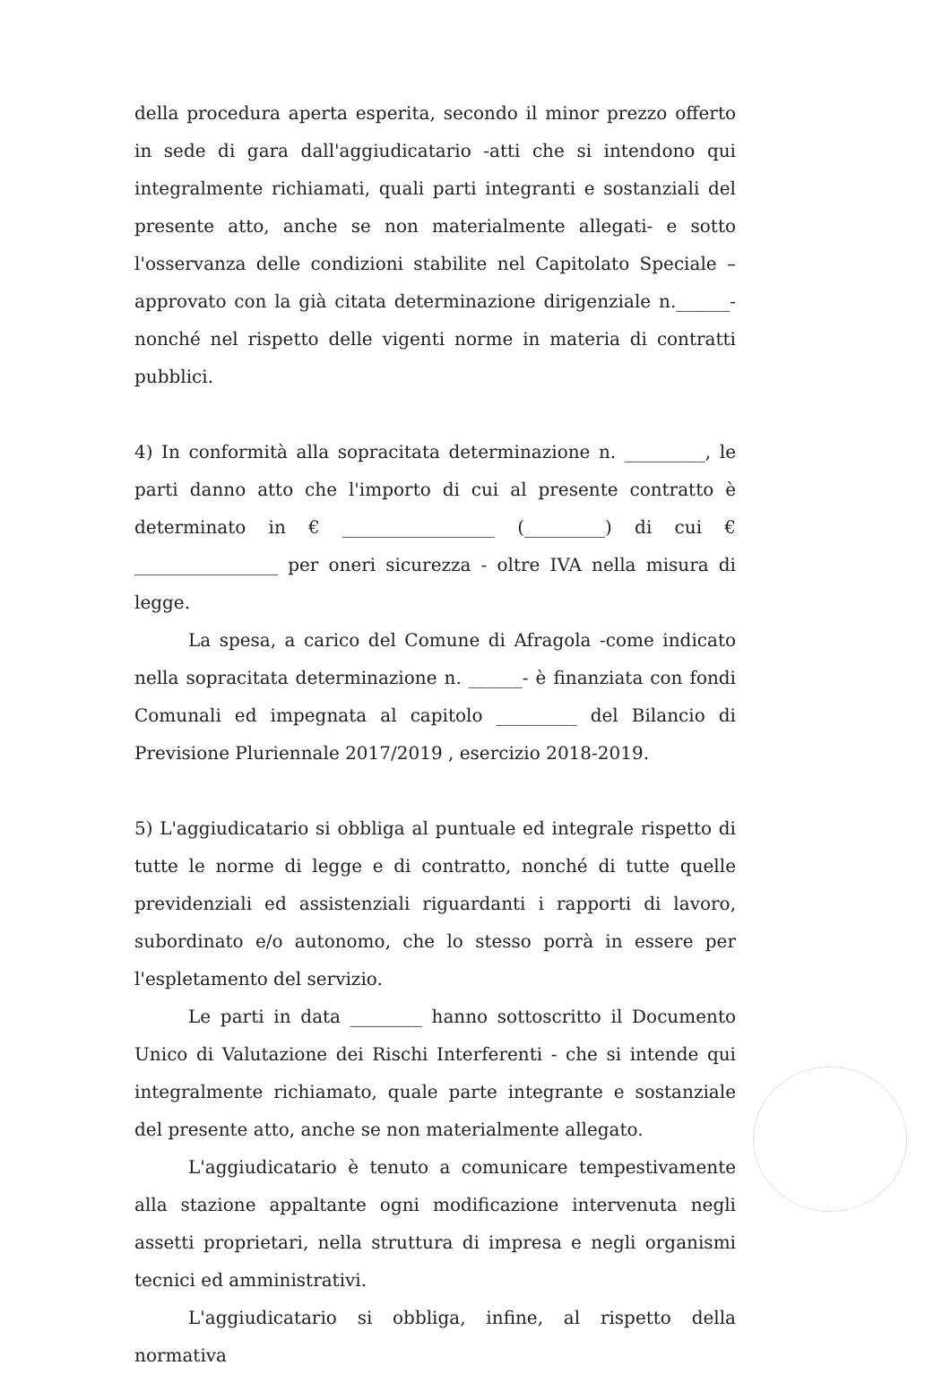della procedura aperta esperita, secondo il minor prezzo offerto in sede di gara dall'aggiudicatario -atti che si intendono qui integralmente richiamati, quali parti integranti e sostanziali del presente atto, anche se non materialmente allegati- e sotto l'osservanza delle condizioni stabilite nel Capitolato Speciale – approvato con la già citata determinazione dirigenziale n.______- nonché nel rispetto delle vigenti norme in materia di contratti pubblici.
4) In conformità alla sopracitata determinazione n. _________, le parti danno atto che l'importo di cui al presente contratto è determinato in € _________________ (_________) di cui € ________________ per oneri sicurezza - oltre IVA nella misura di legge.
La spesa, a carico del Comune di Afragola -come indicato nella sopracitata determinazione n. ______- è finanziata con fondi Comunali ed impegnata al capitolo _________ del Bilancio di Previsione Pluriennale 2017/2019 , esercizio 2018-2019.
5) L'aggiudicatario si obbliga al puntuale ed integrale rispetto di tutte le norme di legge e di contratto, nonché di tutte quelle previdenziali ed assistenziali riguardanti i rapporti di lavoro, subordinato e/o autonomo, che lo stesso porrà in essere per l'espletamento del servizio.
Le parti in data ________ hanno sottoscritto il Documento Unico di Valutazione dei Rischi Interferenti - che si intende qui integralmente richiamato, quale parte integrante e sostanziale del presente atto, anche se non materialmente allegato.
L'aggiudicatario è tenuto a comunicare tempestivamente alla stazione appaltante ogni modificazione intervenuta negli assetti proprietari, nella struttura di impresa e negli organismi tecnici ed amministrativi.
L'aggiudicatario si obbliga, infine, al rispetto della normativa